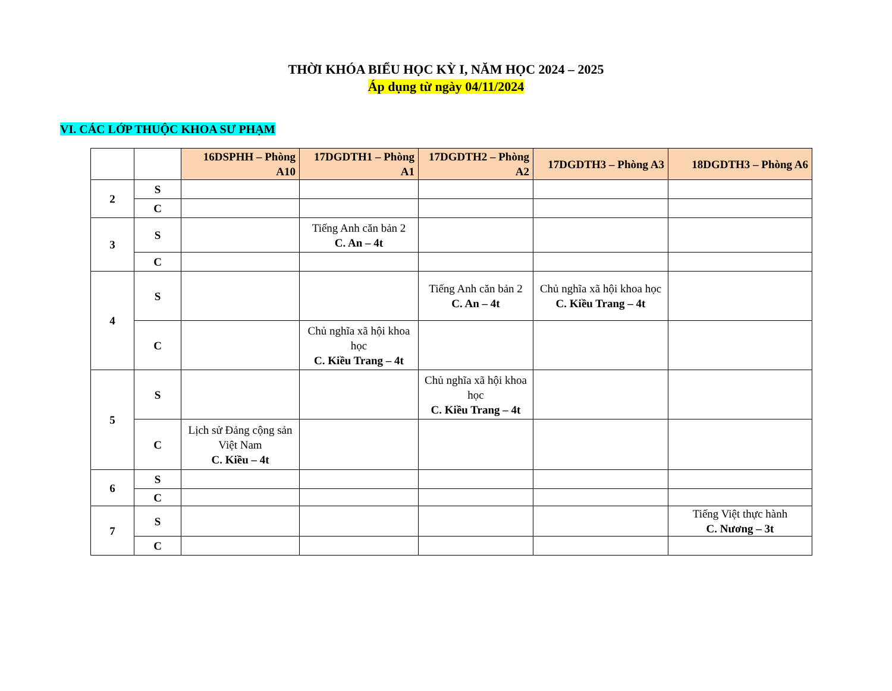THỜI KHÓA BIỂU HỌC KỲ I, NĂM HỌC 2024 – 2025
Áp dụng từ ngày 04/11/2024
VI. CÁC LỚP THUỘC KHOA SƯ PHẠM
| | | 16DSPHH – Phòng A10 | 17DGDTH1 – Phòng A1 | 17DGDTH2 – Phòng A2 | 17DGDTH3 – Phòng A3 | 18DGDTH3 – Phòng A6 |
| --- | --- | --- | --- | --- | --- | --- |
| 2 | S | | | | | |
| | C | | | | | |
| 3 | S | | Tiếng Anh căn bản 2 C. An – 4t | | | |
| | C | | | | | |
| 4 | S | | | Tiếng Anh căn bản 2 C. An – 4t | Chủ nghĩa xã hội khoa học C. Kiều Trang – 4t | |
| | C | | Chủ nghĩa xã hội khoa học C. Kiều Trang – 4t | | | |
| 5 | S | | | Chủ nghĩa xã hội khoa học C. Kiều Trang – 4t | | |
| | C | Lịch sử Đảng cộng sản Việt Nam C. Kiều – 4t | | | | |
| 6 | S | | | | | |
| | C | | | | | |
| 7 | S | | | | | Tiếng Việt thực hành C. Nương – 3t |
| | C | | | | | |